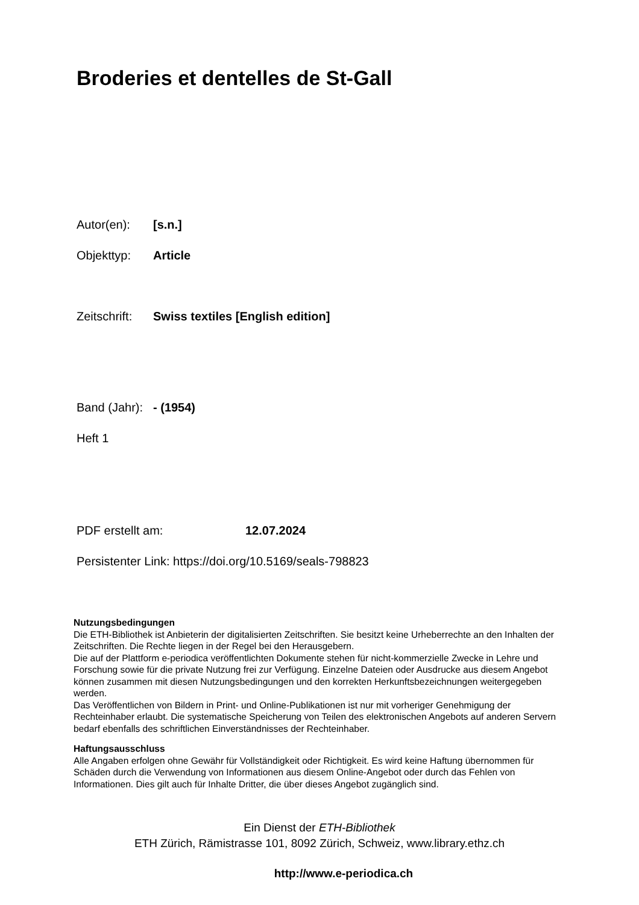Broderies et dentelles de St-Gall
Autor(en): [s.n.]
Objekttyp: Article
Zeitschrift: Swiss textiles [English edition]
Band (Jahr): - (1954)
Heft 1
PDF erstellt am: 12.07.2024
Persistenter Link: https://doi.org/10.5169/seals-798823
Nutzungsbedingungen
Die ETH-Bibliothek ist Anbieterin der digitalisierten Zeitschriften. Sie besitzt keine Urheberrechte an den Inhalten der Zeitschriften. Die Rechte liegen in der Regel bei den Herausgebern.
Die auf der Plattform e-periodica veröffentlichten Dokumente stehen für nicht-kommerzielle Zwecke in Lehre und Forschung sowie für die private Nutzung frei zur Verfügung. Einzelne Dateien oder Ausdrucke aus diesem Angebot können zusammen mit diesen Nutzungsbedingungen und den korrekten Herkunftsbezeichnungen weitergegeben werden.
Das Veröffentlichen von Bildern in Print- und Online-Publikationen ist nur mit vorheriger Genehmigung der Rechteinhaber erlaubt. Die systematische Speicherung von Teilen des elektronischen Angebots auf anderen Servern bedarf ebenfalls des schriftlichen Einverständnisses der Rechteinhaber.
Haftungsausschluss
Alle Angaben erfolgen ohne Gewähr für Vollständigkeit oder Richtigkeit. Es wird keine Haftung übernommen für Schäden durch die Verwendung von Informationen aus diesem Online-Angebot oder durch das Fehlen von Informationen. Dies gilt auch für Inhalte Dritter, die über dieses Angebot zugänglich sind.
Ein Dienst der ETH-Bibliothek
ETH Zürich, Rämistrasse 101, 8092 Zürich, Schweiz, www.library.ethz.ch
http://www.e-periodica.ch